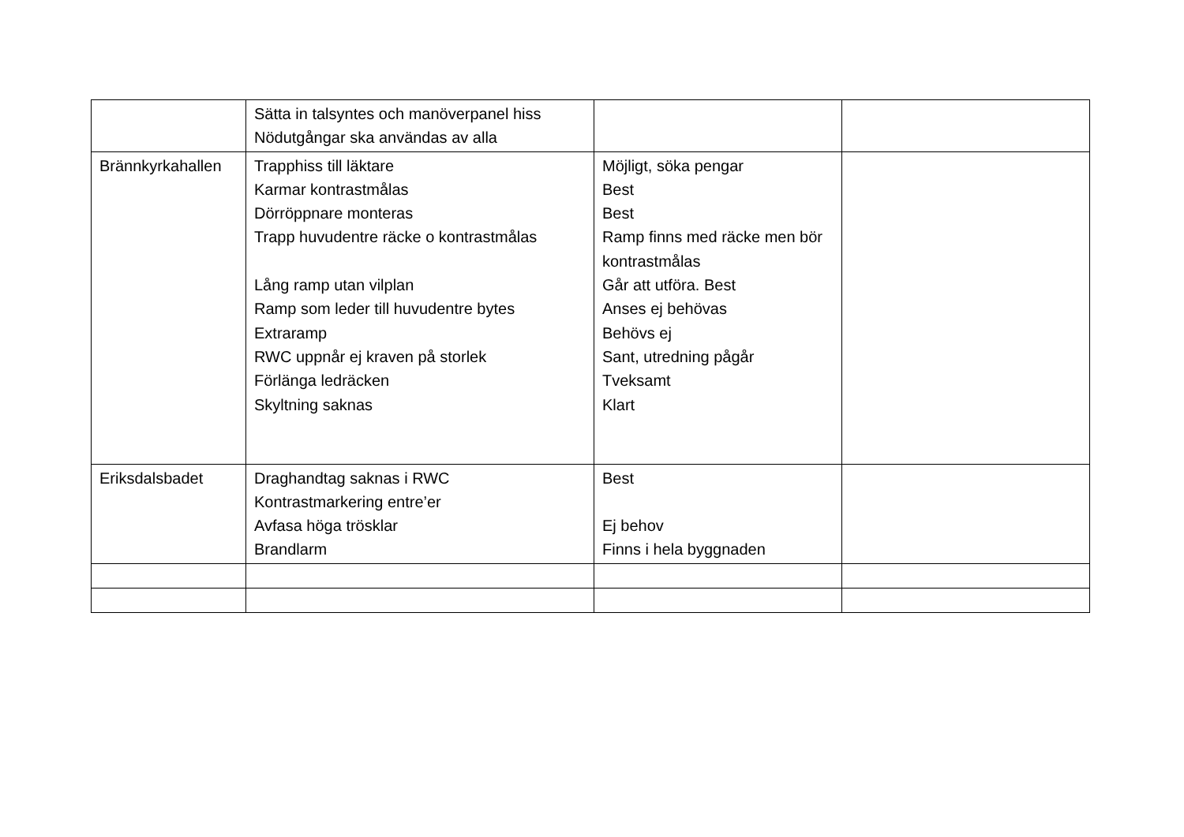| | Sätta in talsyntes och manöverpanel hiss Nödutgångar ska användas av alla | | |
| Brännkyrkahallen | Trapphiss till läktare Karmar kontrastmålas Dörröppnare monteras Trapp huvudentre räcke o kontrastmålas Lång ramp utan vilplan Ramp som leder till huvudentre bytes Extraramp RWC uppnår ej kraven på storlek Förlänga ledräcken Skyltning saknas | Möjligt, söka pengar Best Best Ramp finns med räcke men bör kontrastmålas Går att utföra. Best Anses ej behövas Behövs ej Sant, utredning pågår Tveksamt Klart | |
| Eriksdalsbadet | Draghandtag saknas i RWC Kontrastmarkering entre’er Avfasa höga trösklar Brandlarm | Best Ej behov Finns i hela byggnaden | |